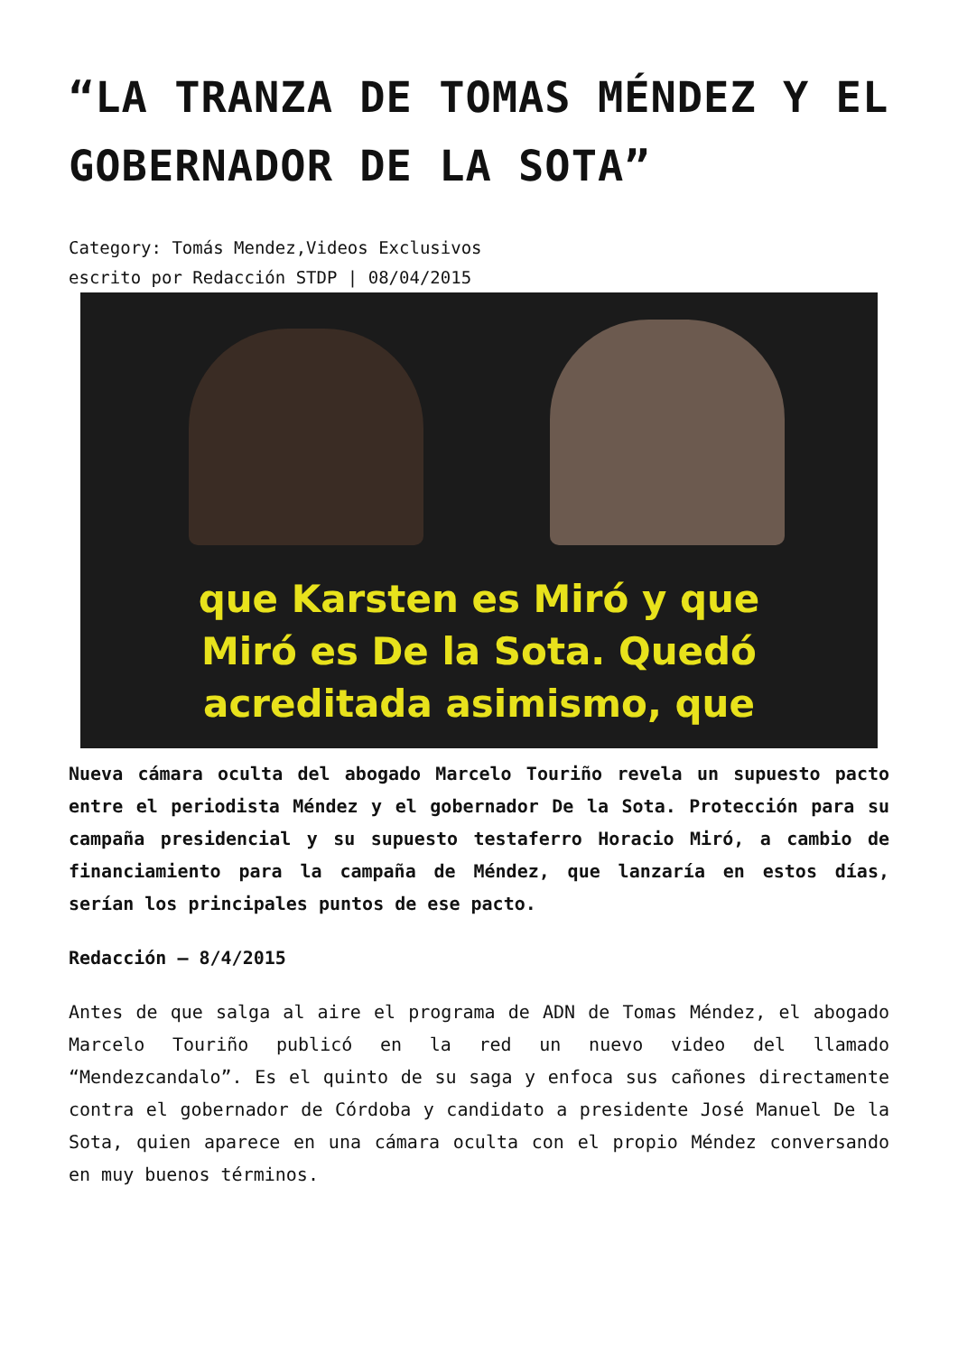“LA TRANZA DE TOMAS MÉNDEZ Y EL GOBERNADOR DE LA SOTA”
Category: Tomás Mendez,Videos Exclusivos
escrito por Redacción STDP | 08/04/2015
que Karsten es Miró y que
Miró es De la Sota. Quedó
acreditada asimismo, que
Nueva cámara oculta del abogado Marcelo Touriño revela un supuesto pacto entre el periodista Méndez y el gobernador De la Sota. Protección para su campaña presidencial y su supuesto testaferro Horacio Miró, a cambio de financiamiento para la campaña de Méndez, que lanzaría en estos días, serían los principales puntos de ese pacto.
Redacción – 8/4/2015
Antes de que salga al aire el programa de ADN de Tomas Méndez, el abogado Marcelo Touriño publicó en la red un nuevo video del llamado “Mendezcandalo”. Es el quinto de su saga y enfoca sus cañones directamente contra el gobernador de Córdoba y candidato a presidente José Manuel De la Sota, quien aparece en una cámara oculta con el propio Méndez conversando en muy buenos términos.